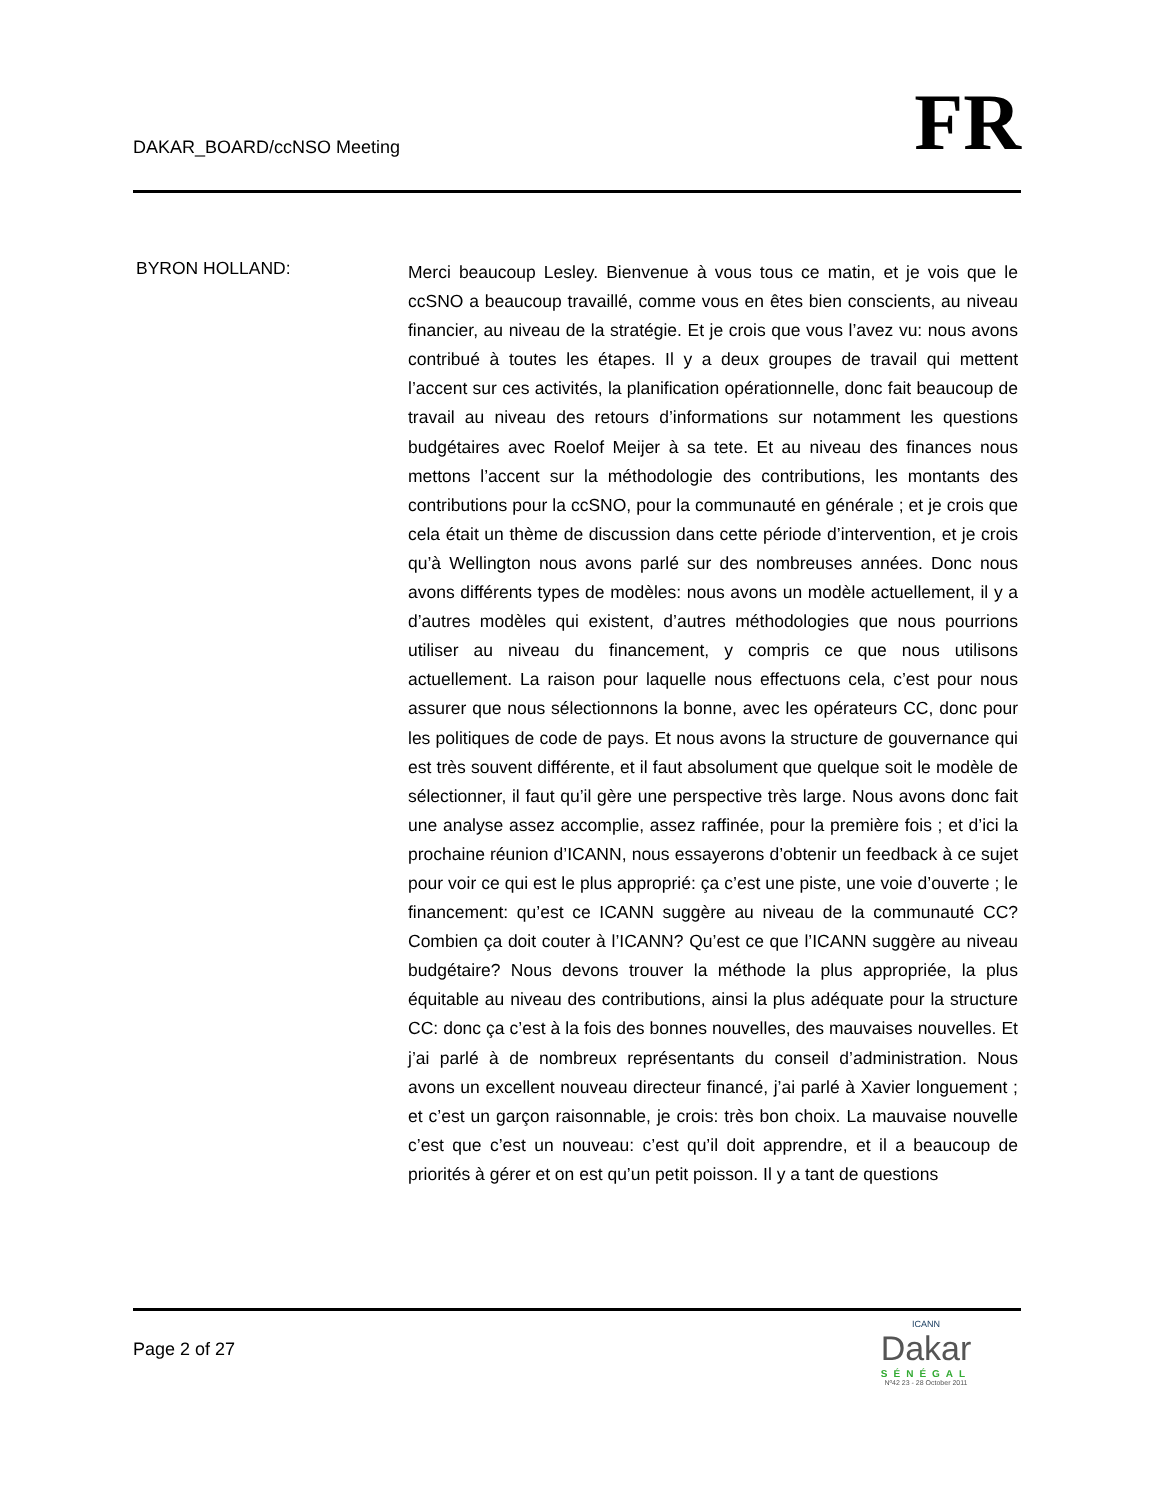DAKAR_BOARD/ccNSO Meeting
FR
BYRON HOLLAND:
Merci beaucoup Lesley. Bienvenue à vous tous ce matin, et je vois que le ccSNO a beaucoup travaillé, comme vous en êtes bien conscients, au niveau financier, au niveau de la stratégie. Et je crois que vous l’avez vu: nous avons contribué à toutes les étapes. Il y a deux groupes de travail qui mettent l’accent sur ces activités, la planification opérationnelle, donc fait beaucoup de travail au niveau des retours d’informations sur notamment les questions budgétaires avec Roelof Meijer à sa tete. Et au niveau des finances nous mettons l’accent sur la méthodologie des contributions, les montants des contributions pour la ccSNO, pour la communauté en générale ; et je crois que cela était un thème de discussion dans cette période d’intervention, et je crois qu’à Wellington nous avons parlé sur des nombreuses années. Donc nous avons différents types de modèles: nous avons un modèle actuellement, il y a d’autres modèles qui existent, d’autres méthodologies que nous pourrions utiliser au niveau du financement, y compris ce que nous utilisons actuellement. La raison pour laquelle nous effectuons cela, c’est pour nous assurer que nous sélectionnons la bonne, avec les opérateurs CC, donc pour les politiques de code de pays. Et nous avons la structure de gouvernance qui est très souvent différente, et il faut absolument que quelque soit le modèle de sélectionner, il faut qu’il gère une perspective très large. Nous avons donc fait une analyse assez accomplie, assez raffinée, pour la première fois ; et d’ici la prochaine réunion d’ICANN, nous essayerons d’obtenir un feedback à ce sujet pour voir ce qui est le plus approprié: ça c’est une piste, une voie d’ouverte ; le financement: qu’est ce ICANN suggère au niveau de la communauté CC? Combien ça doit couter à l’ICANN? Qu’est ce que l’ICANN suggère au niveau budgétaire? Nous devons trouver la méthode la plus appropriée, la plus équitable au niveau des contributions, ainsi la plus adéquate pour la structure CC: donc ça c’est à la fois des bonnes nouvelles, des mauvaises nouvelles. Et j’ai parlé à de nombreux représentants du conseil d’administration. Nous avons un excellent nouveau directeur financé, j’ai parlé à Xavier longuement ; et c’est un garçon raisonnable, je crois: très bon choix. La mauvaise nouvelle c’est que c’est un nouveau: c’est qu’il doit apprendre, et il a beaucoup de priorités à gérer et on est qu’un petit poisson. Il y a tant de questions
Page 2 of 27
ICANN
Dakar
SÉNÉGAL
Nº42 23 - 28 October 2011